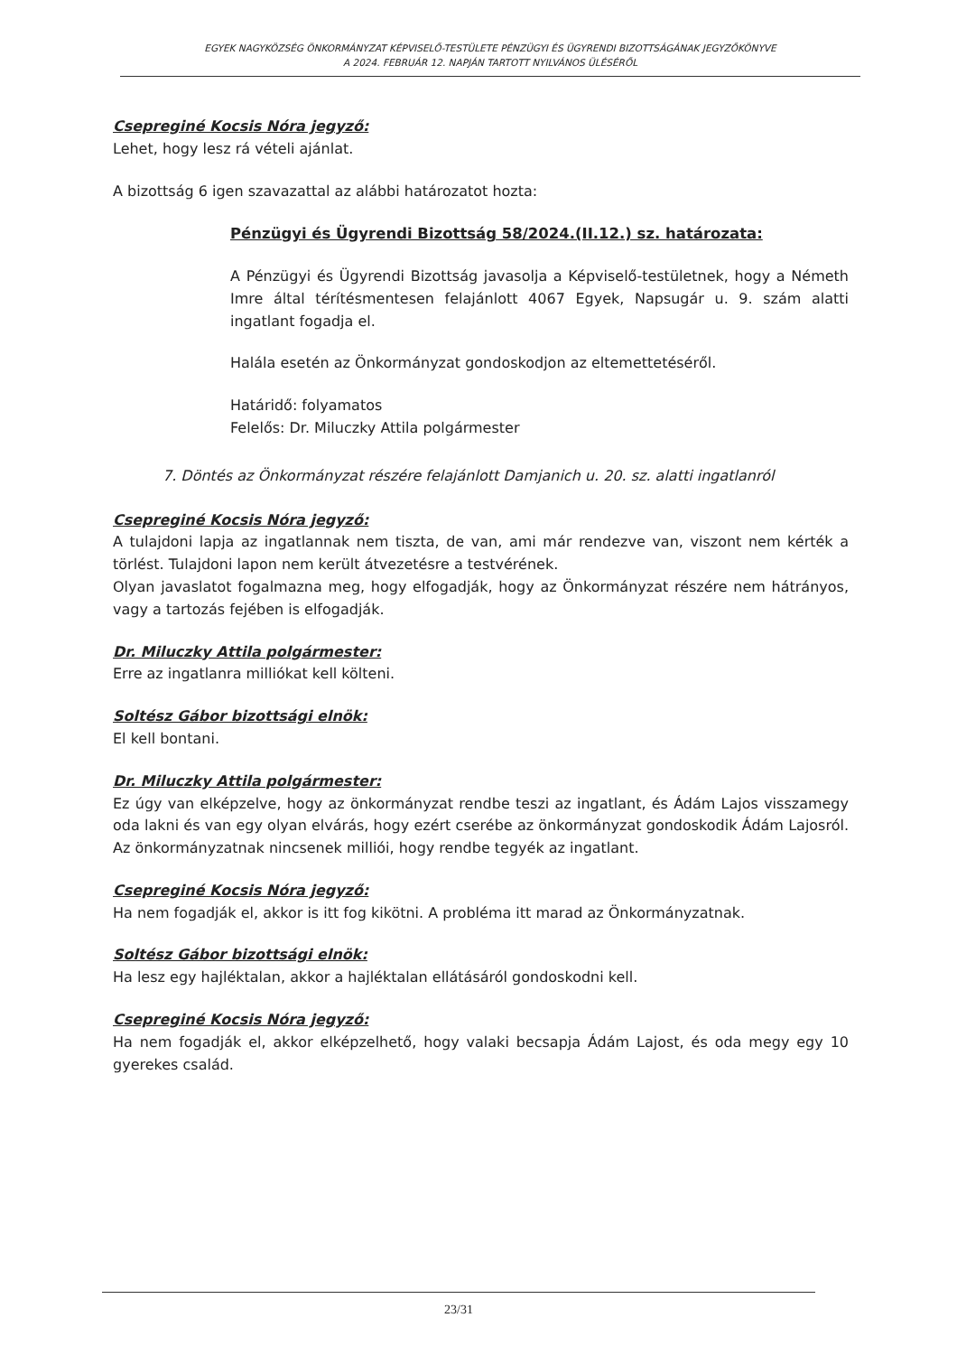EGYEK NAGYKÖZSÉG ÖNKORMÁNYZAT KÉPVISELŐ-TESTÜLETE PÉNZÜGYI ÉS ÜGYRENDI BIZOTTSÁGÁNAK JEGYZŐKÖNYVE
A 2024. FEBRUÁR 12. NAPJÁN TARTOTT NYILVÁNOS ÜLÉSÉRŐL
Csepreginé Kocsis Nóra jegyző:
Lehet, hogy lesz rá vételi ajánlat.
A bizottság 6 igen szavazattal az alábbi határozatot hozta:
Pénzügyi és Ügyrendi Bizottság 58/2024.(II.12.) sz. határozata:
A Pénzügyi és Ügyrendi Bizottság javasolja a Képviselő-testületnek, hogy a Németh Imre által térítésmentesen felajánlott 4067 Egyek, Napsugár u. 9. szám alatti ingatlant fogadja el.
Halála esetén az Önkormányzat gondoskodjon az eltemettetéséről.
Határidő: folyamatos
Felelős: Dr. Miluczky Attila polgármester
7. Döntés az Önkormányzat részére felajánlott Damjanich u. 20. sz. alatti ingatlanról
Csepreginé Kocsis Nóra jegyző:
A tulajdoni lapja az ingatlannak nem tiszta, de van, ami már rendezve van, viszont nem kérték a törlést. Tulajdoni lapon nem került átvezetésre a testvérének.
Olyan javaslatot fogalmazna meg, hogy elfogadják, hogy az Önkormányzat részére nem hátrányos, vagy a tartozás fejében is elfogadják.
Dr. Miluczky Attila polgármester:
Erre az ingatlanra milliókat kell költeni.
Soltész Gábor bizottsági elnök:
El kell bontani.
Dr. Miluczky Attila polgármester:
Ez úgy van elképzelve, hogy az önkormányzat rendbe teszi az ingatlant, és Ádám Lajos visszamegy oda lakni és van egy olyan elvárás, hogy ezért cserébe az önkormányzat gondoskodik Ádám Lajosról. Az önkormányzatnak nincsenek milliói, hogy rendbe tegyék az ingatlant.
Csepreginé Kocsis Nóra jegyző:
Ha nem fogadják el, akkor is itt fog kikötni. A probléma itt marad az Önkormányzatnak.
Soltész Gábor bizottsági elnök:
Ha lesz egy hajléktalan, akkor a hajléktalan ellátásáról gondoskodni kell.
Csepreginé Kocsis Nóra jegyző:
Ha nem fogadják el, akkor elképzelhető, hogy valaki becsapja Ádám Lajost, és oda megy egy 10 gyerekes család.
23/31